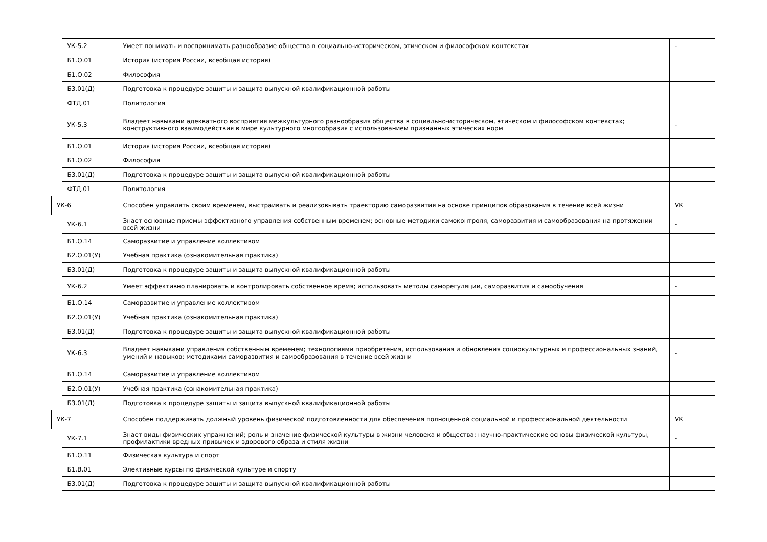| | УК-5.2 | Умеет понимать и воспринимать разнообразие общества в социально-историческом, этическом и философском контекстах | - |
| | Б1.О.01 | История (история России, всеобщая история) | |
| | Б1.О.02 | Философия | |
| | Б3.01(Д) | Подготовка к процедуре защиты и защита выпускной квалификационной работы | |
| | ФТД.01 | Политология | |
| | УК-5.3 | Владеет навыками адекватного восприятия межкультурного разнообразия общества в социально-историческом, этическом и философском контекстах; конструктивного взаимодействия в мире культурного многообразия с использованием признанных этических норм | - |
| | Б1.О.01 | История (история России, всеобщая история) | |
| | Б1.О.02 | Философия | |
| | Б3.01(Д) | Подготовка к процедуре защиты и защита выпускной квалификационной работы | |
| | ФТД.01 | Политология | |
| УК-6 | | Способен управлять своим временем, выстраивать и реализовывать траекторию саморазвития на основе принципов образования в течение всей жизни | УК |
| | УК-6.1 | Знает основные приемы эффективного управления собственным временем; основные методики самоконтроля, саморазвития и самообразования на протяжении всей жизни | - |
| | Б1.О.14 | Саморазвитие и управление коллективом | |
| | Б2.О.01(У) | Учебная практика (ознакомительная практика) | |
| | Б3.01(Д) | Подготовка к процедуре защиты и защита выпускной квалификационной работы | |
| | УК-6.2 | Умеет эффективно планировать и контролировать собственное время; использовать методы саморегуляции, саморазвития и самообучения | - |
| | Б1.О.14 | Саморазвитие и управление коллективом | |
| | Б2.О.01(У) | Учебная практика (ознакомительная практика) | |
| | Б3.01(Д) | Подготовка к процедуре защиты и защита выпускной квалификационной работы | |
| | УК-6.3 | Владеет навыками управления собственным временем; технологиями приобретения, использования и обновления социокультурных и профессиональных знаний, умений и навыков; методиками саморазвития и самообразования в течение всей жизни | - |
| | Б1.О.14 | Саморазвитие и управление коллективом | |
| | Б2.О.01(У) | Учебная практика (ознакомительная практика) | |
| | Б3.01(Д) | Подготовка к процедуре защиты и защита выпускной квалификационной работы | |
| УК-7 | | Способен поддерживать должный уровень физической подготовленности для обеспечения полноценной социальной и профессиональной деятельности | УК |
| | УК-7.1 | Знает виды физических упражнений; роль и значение физической культуры в жизни человека и общества; научно-практические основы физической культуры, профилактики вредных привычек и здорового образа и стиля жизни | - |
| | Б1.О.11 | Физическая культура и спорт | |
| | Б1.В.01 | Элективные курсы по физической культуре и спорту | |
| | Б3.01(Д) | Подготовка к процедуре защиты и защита выпускной квалификационной работы | |